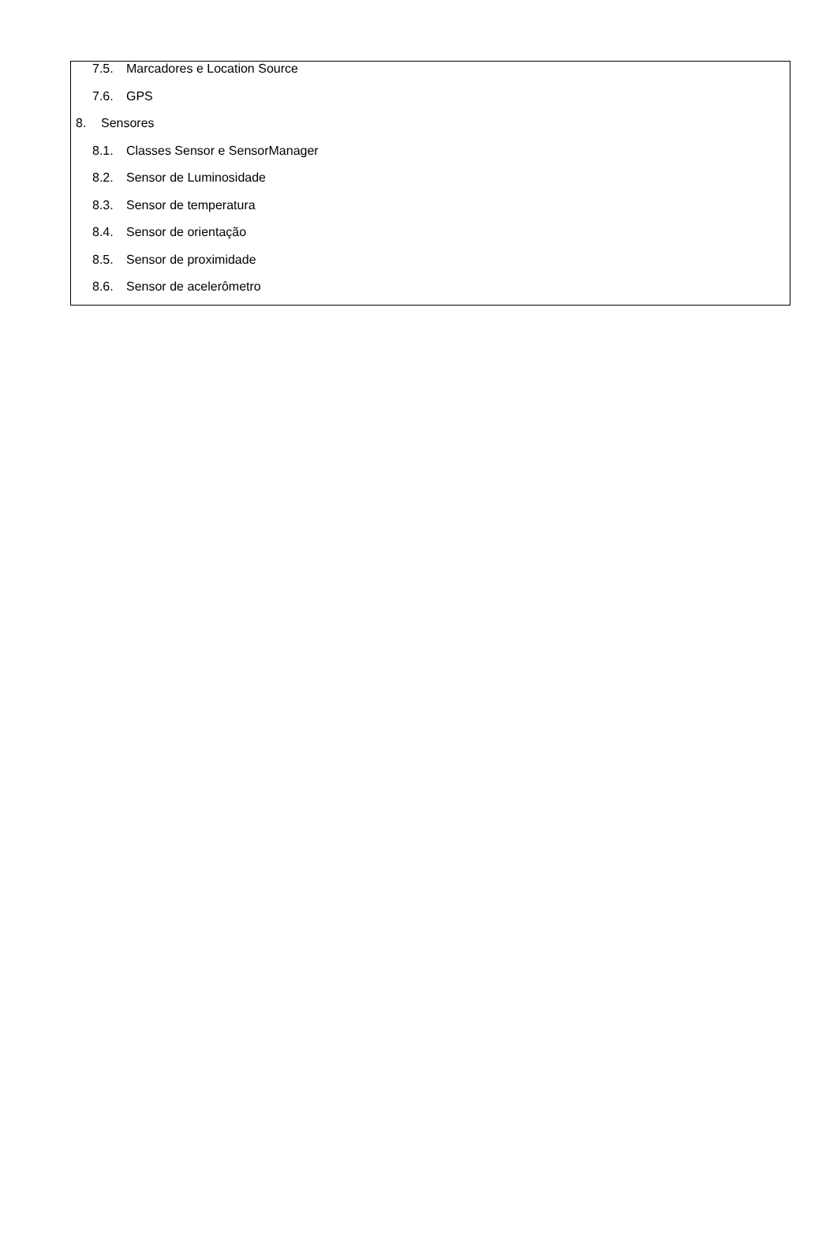7.5. Marcadores e Location Source
7.6. GPS
8. Sensores
8.1. Classes Sensor e SensorManager
8.2. Sensor de Luminosidade
8.3. Sensor de temperatura
8.4. Sensor de orientação
8.5. Sensor de proximidade
8.6. Sensor de acelerômetro